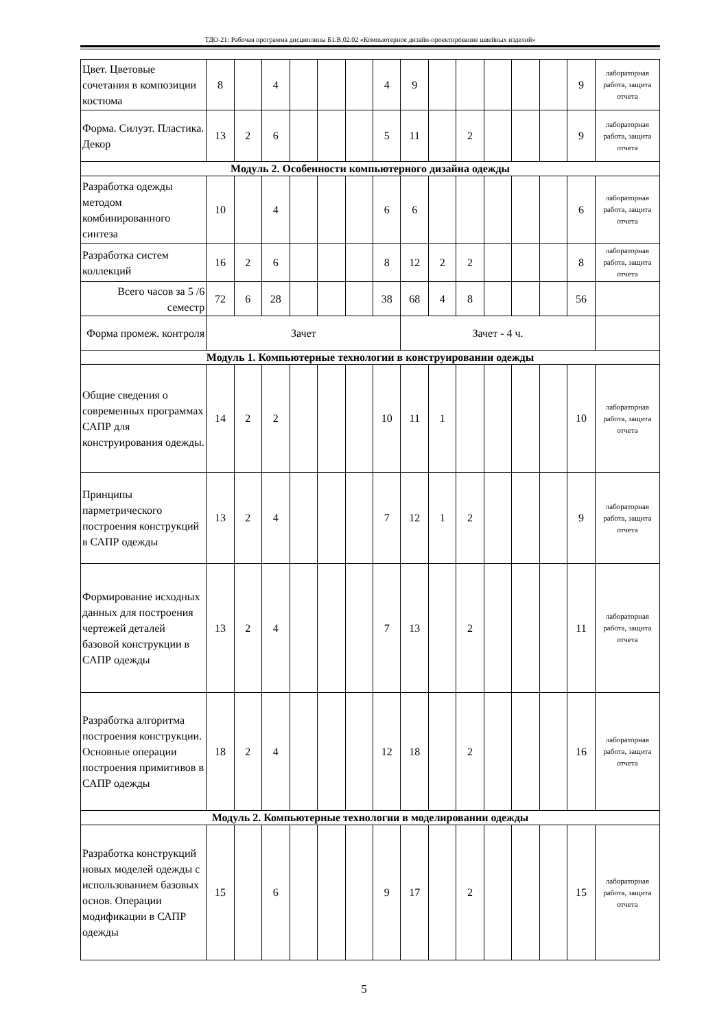ТДО-21: Рабочая программа дисциплины Б1.В.02.02 «Компьютерное дизайн-проектирование швейных изделий»
| Цвет. Цветовые сочетания в композиции костюма | 8 | | 4 | | | | 4 | 9 | | | | | | 9 | лабораторная работа, защита отчета |
| Форма. Силуэт. Пластика. Декор | 13 | 2 | 6 | | | | 5 | 11 | | 2 | | | | 9 | лабораторная работа, защита отчета |
| Модуль 2. Особенности компьютерного дизайна одежды | | | | | | | | | | | | | | | |
| Разработка одежды методом комбинированного синтеза | 10 | | 4 | | | | 6 | 6 | | | | | | 6 | лабораторная работа, защита отчета |
| Разработка систем коллекций | 16 | 2 | 6 | | | | 8 | 12 | 2 | 2 | | | | 8 | лабораторная работа, защита отчета |
| Всего часов за 5 /6 семестр | 72 | 6 | 28 | | | | 38 | 68 | 4 | 8 | | | | 56 | |
| Форма промеж. контроля | Зачет | | | | | | | Зачет - 4 ч. | | | | | | | |
| Модуль 1. Компьютерные технологии в конструировании одежды | | | | | | | | | | | | | | | |
| Общие сведения о современных программах САПР для конструирования одежды. | 14 | 2 | 2 | | | | 10 | 11 | 1 | | | | | 10 | лабораторная работа, защита отчета |
| Принципы парметрического построения конструкций в САПР одежды | 13 | 2 | 4 | | | | 7 | 12 | 1 | 2 | | | | 9 | лабораторная работа, защита отчета |
| Формирование исходных данных для построения чертежей деталей базовой конструкции в САПР одежды | 13 | 2 | 4 | | | | 7 | 13 | | 2 | | | | 11 | лабораторная работа, защита отчета |
| Разработка алгоритма построения конструкции. Основные операции построения примитивов в САПР одежды | 18 | 2 | 4 | | | | 12 | 18 | | 2 | | | | 16 | лабораторная работа, защита отчета |
| Модуль 2. Компьютерные технологии в моделировании одежды | | | | | | | | | | | | | | | |
| Разработка конструкций новых моделей одежды с использованием базовых основ. Операции модификации в САПР одежды | 15 | | 6 | | | | 9 | 17 | | 2 | | | | 15 | лабораторная работа, защита отчета |
5